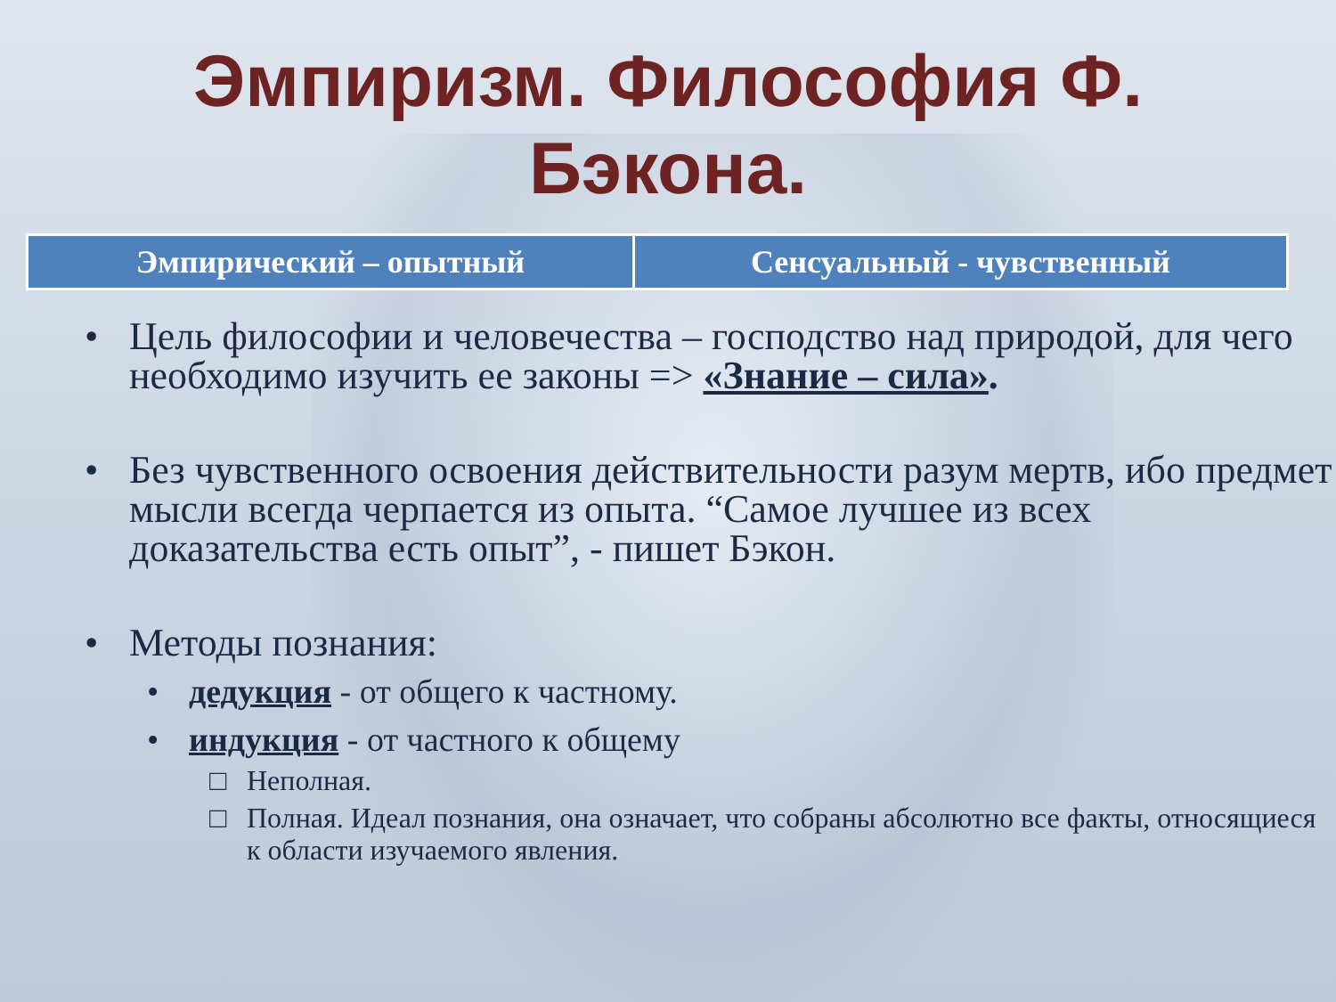Эмпиризм. Философия Ф.
Бэкона.
| Эмпирический – опытный | Сенсуальный - чувственный |
| --- | --- |
• Цель философии и человечества – господство над природой, для чего необходимо изучить ее законы => «Знание – сила».
• Без чувственного освоения действительности разум мертв, ибо предмет мысли всегда черпается из опыта. “Самое лучшее из всех доказательства есть опыт”, - пишет Бэкон.
• Методы познания:
• дедукция - от общего к частному.
• индукция - от частного к общему
□ Неполная.
□ Полная. Идеал познания, она означает, что собраны абсолютно все факты, относящиеся к области изучаемого явления.